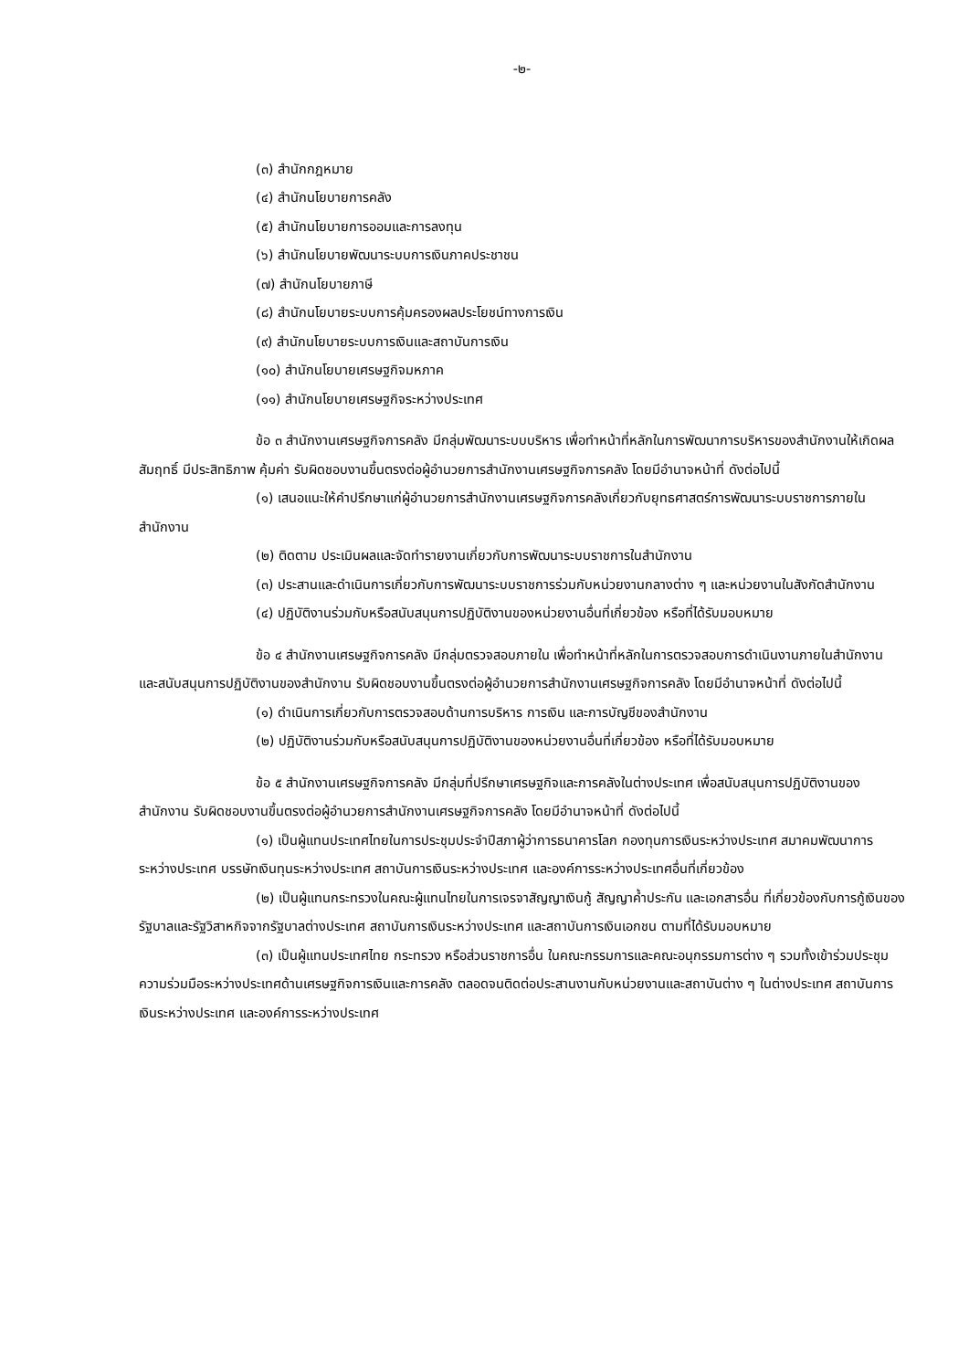-๒-
(๓) สำนักกฎหมาย
(๔) สำนักนโยบายการคลัง
(๕) สำนักนโยบายการออมและการลงทุน
(๖) สำนักนโยบายพัฒนาระบบการเงินภาคประชาชน
(๗) สำนักนโยบายภาษี
(๘) สำนักนโยบายระบบการคุ้มครองผลประโยชน์ทางการเงิน
(๙) สำนักนโยบายระบบการเงินและสถาบันการเงิน
(๑๐) สำนักนโยบายเศรษฐกิจมหภาค
(๑๑) สำนักนโยบายเศรษฐกิจระหว่างประเทศ
ข้อ ๓ สำนักงานเศรษฐกิจการคลัง มีกลุ่มพัฒนาระบบบริหาร เพื่อทำหน้าที่หลักในการพัฒนาการบริหารของสำนักงานให้เกิดผลสัมฤทธิ์ มีประสิทธิภาพ คุ้มค่า รับผิดชอบงานขึ้นตรงต่อผู้อำนวยการสำนักงานเศรษฐกิจการคลัง โดยมีอำนาจหน้าที่ ดังต่อไปนี้
(๑) เสนอแนะให้คำปรึกษาแก่ผู้อำนวยการสำนักงานเศรษฐกิจการคลังเกี่ยวกับยุทธศาสตร์การพัฒนาระบบราชการภายในสำนักงาน
(๒) ติดตาม ประเมินผลและจัดทำรายงานเกี่ยวกับการพัฒนาระบบราชการในสำนักงาน
(๓) ประสานและดำเนินการเกี่ยวกับการพัฒนาระบบราชการร่วมกับหน่วยงานกลางต่าง ๆ และหน่วยงานในสังกัดสำนักงาน
(๔) ปฏิบัติงานร่วมกับหรือสนับสนุนการปฏิบัติงานของหน่วยงานอื่นที่เกี่ยวข้อง หรือที่ได้รับมอบหมาย
ข้อ ๔ สำนักงานเศรษฐกิจการคลัง มีกลุ่มตรวจสอบภายใน เพื่อทำหน้าที่หลักในการตรวจสอบการดำเนินงานภายในสำนักงาน และสนับสนุนการปฏิบัติงานของสำนักงาน รับผิดชอบงานขึ้นตรงต่อผู้อำนวยการสำนักงานเศรษฐกิจการคลัง โดยมีอำนาจหน้าที่ ดังต่อไปนี้
(๑) ดำเนินการเกี่ยวกับการตรวจสอบด้านการบริหาร การเงิน และการบัญชีของสำนักงาน
(๒) ปฏิบัติงานร่วมกับหรือสนับสนุนการปฏิบัติงานของหน่วยงานอื่นที่เกี่ยวข้อง หรือที่ได้รับมอบหมาย
ข้อ ๕ สำนักงานเศรษฐกิจการคลัง มีกลุ่มที่ปรึกษาเศรษฐกิจและการคลังในต่างประเทศ เพื่อสนับสนุนการปฏิบัติงานของสำนักงาน รับผิดชอบงานขึ้นตรงต่อผู้อำนวยการสำนักงานเศรษฐกิจการคลัง โดยมีอำนาจหน้าที่ ดังต่อไปนี้
(๑) เป็นผู้แทนประเทศไทยในการประชุมประจำปีสภาผู้ว่าการธนาคารโลก กองทุนการเงินระหว่างประเทศ สมาคมพัฒนาการระหว่างประเทศ บรรษัทเงินทุนระหว่างประเทศ สถาบันการเงินระหว่างประเทศ และองค์การระหว่างประเทศอื่นที่เกี่ยวข้อง
(๒) เป็นผู้แทนกระทรวงในคณะผู้แทนไทยในการเจรจาสัญญาเงินกู้ สัญญาค้ำประกัน และเอกสารอื่น ที่เกี่ยวข้องกับการกู้เงินของรัฐบาลและรัฐวิสาหกิจจากรัฐบาลต่างประเทศ สถาบันการเงินระหว่างประเทศ และสถาบันการเงินเอกชน ตามที่ได้รับมอบหมาย
(๓) เป็นผู้แทนประเทศไทย กระทรวง หรือส่วนราชการอื่น ในคณะกรรมการและคณะอนุกรรมการต่าง ๆ รวมทั้งเข้าร่วมประชุมความร่วมมือระหว่างประเทศด้านเศรษฐกิจการเงินและการคลัง ตลอดจนติดต่อประสานงานกับหน่วยงานและสถาบันต่าง ๆ ในต่างประเทศ สถาบันการเงินระหว่างประเทศ และองค์การระหว่างประเทศ